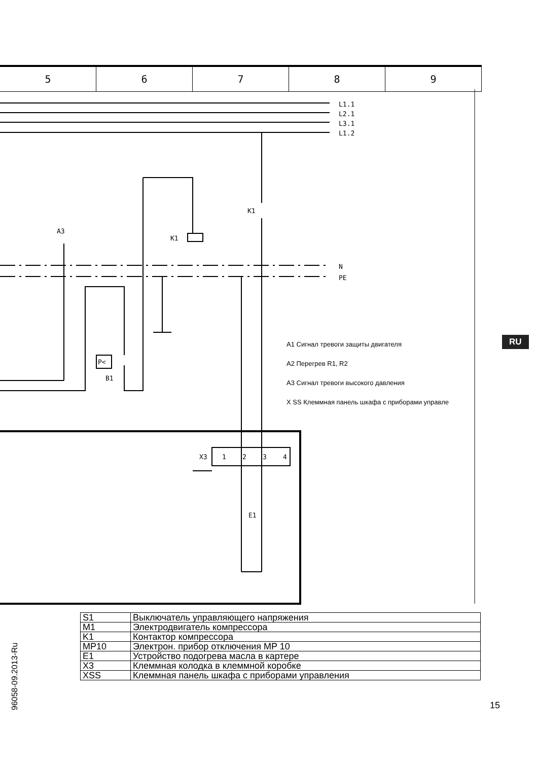5 6 7 8 9
L1.1
L2.1
L3.1
L1.2
K1
A3
K1
N
PE
P<
B1
X3
1
2
3
4
E1
A1 Сигнал тревоги защиты двигателя
A2 Перегрев R1, R2
A3 Сигнал тревоги высокого давления
X SS Клеммная панель шкафа с приборами управле
RU
96058-09.2013-Ru
| S1 | Выключатель управляющего напряжения |
| M1 | Электродвигатель компрессора |
| K1 | Контактор компрессора |
| MP10 | Электрон. прибор отключения MP 10 |
| E1 | Устройство подогрева масла в картере |
| X3 | Клеммная колодка в клеммной коробке |
| XSS | Клеммная панель шкафа с приборами управления |
15